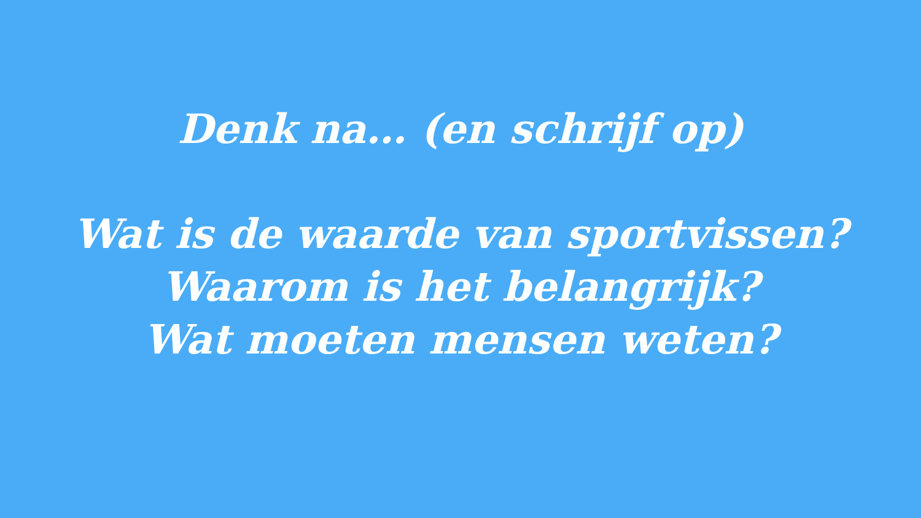Denk na… (en schrijf op)
Wat is de waarde van sportvissen?
Waarom is het belangrijk?
Wat moeten mensen weten?